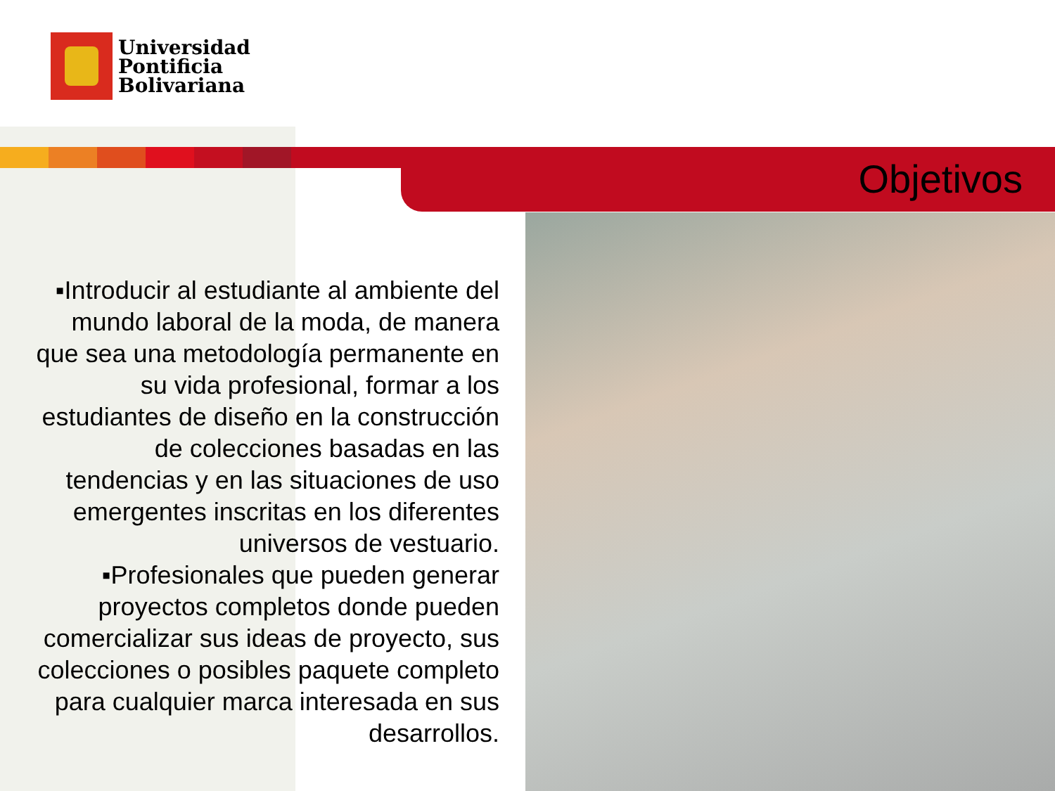Universidad
Pontificia
Bolivariana
Objetivos
▪Introducir al estudiante al ambiente del mundo laboral de la moda, de manera que sea una metodología permanente en su vida profesional, formar a los estudiantes de diseño en la construcción de colecciones basadas en las tendencias y en las situaciones de uso emergentes inscritas en los diferentes universos de vestuario.
▪Profesionales que pueden generar proyectos completos donde pueden comercializar sus ideas de proyecto, sus colecciones o posibles paquete completo para cualquier marca interesada en sus desarrollos.